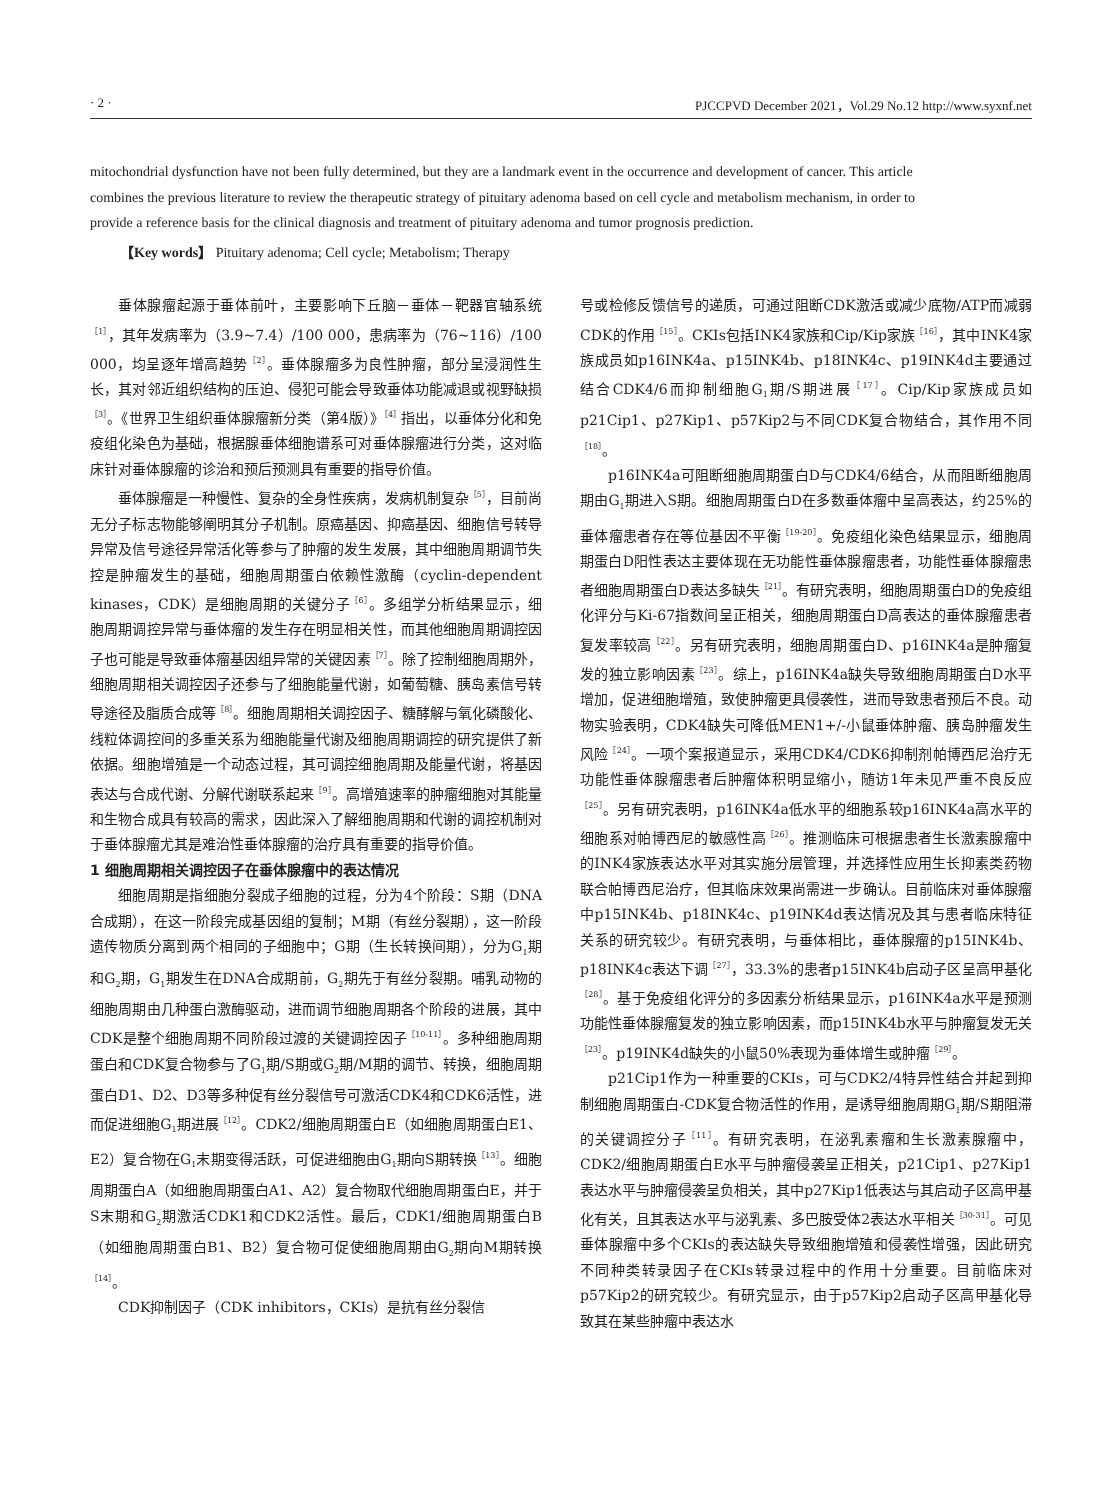· 2 · PJCCPVD December 2021，Vol.29 No.12 http://www.syxnf.net
mitochondrial dysfunction have not been fully determined, but they are a landmark event in the occurrence and development of cancer. This article combines the previous literature to review the therapeutic strategy of pituitary adenoma based on cell cycle and metabolism mechanism, in order to provide a reference basis for the clinical diagnosis and treatment of pituitary adenoma and tumor prognosis prediction.
【Key words】 Pituitary adenoma; Cell cycle; Metabolism; Therapy
垂体腺瘤起源于垂体前叶，主要影响下丘脑－垂体－靶器官轴系统<sup>［1］</sup>，其年发病率为（3.9~7.4）/100 000，患病率为（76~116）/100 000，均呈逐年增高趋势<sup>［2］</sup>。垂体腺瘤多为良性肿瘤，部分呈浸润性生长，其对邻近组织结构的压迫、侵犯可能会导致垂体功能减退或视野缺损<sup>［3］</sup>。《世界卫生组织垂体腺瘤新分类（第4版）》<sup>［4］</sup>指出，以垂体分化和免疫组化染色为基础，根据腺垂体细胞谱系可对垂体腺瘤进行分类，这对临床针对垂体腺瘤的诊治和预后预测具有重要的指导价值。
垂体腺瘤是一种慢性、复杂的全身性疾病，发病机制复杂<sup>［5］</sup>，目前尚无分子标志物能够阐明其分子机制。原癌基因、抑癌基因、细胞信号转导异常及信号途径异常活化等参与了肿瘤的发生发展，其中细胞周期调节失控是肿瘤发生的基础，细胞周期蛋白依赖性激酶（cyclin-dependent kinases，CDK）是细胞周期的关键分子<sup>［6］</sup>。多组学分析结果显示，细胞周期调控异常与垂体瘤的发生存在明显相关性，而其他细胞周期调控因子也可能是导致垂体瘤基因组异常的关键因素<sup>［7］</sup>。除了控制细胞周期外，细胞周期相关调控因子还参与了细胞能量代谢，如葡萄糖、胰岛素信号转导途径及脂质合成等<sup>［8］</sup>。细胞周期相关调控因子、糖酵解与氧化磷酸化、线粒体调控间的多重关系为细胞能量代谢及细胞周期调控的研究提供了新依据。细胞增殖是一个动态过程，其可调控细胞周期及能量代谢，将基因表达与合成代谢、分解代谢联系起来<sup>［9］</sup>。高增殖速率的肿瘤细胞对其能量和生物合成具有较高的需求，因此深入了解细胞周期和代谢的调控机制对于垂体腺瘤尤其是难治性垂体腺瘤的治疗具有重要的指导价值。
1 细胞周期相关调控因子在垂体腺瘤中的表达情况
细胞周期是指细胞分裂成子细胞的过程，分为4个阶段：S期（DNA合成期），在这一阶段完成基因组的复制；M期（有丝分裂期），这一阶段遗传物质分离到两个相同的子细胞中；G期（生长转换间期），分为G<sub>1</sub>期和G<sub>2</sub>期，G<sub>1</sub>期发生在DNA合成期前，G<sub>2</sub>期先于有丝分裂期。哺乳动物的细胞周期由几种蛋白激酶驱动，进而调节细胞周期各个阶段的进展，其中CDK是整个细胞周期不同阶段过渡的关键调控因子<sup>［10-11］</sup>。多种细胞周期蛋白和CDK复合物参与了G<sub>1</sub>期/S期或G<sub>2</sub>期/M期的调节、转换，细胞周期蛋白D1、D2、D3等多种促有丝分裂信号可激活CDK4和CDK6活性，进而促进细胞G<sub>1</sub>期进展<sup>［12］</sup>。CDK2/细胞周期蛋白E（如细胞周期蛋白E1、E2）复合物在G<sub>1</sub>末期变得活跃，可促进细胞由G<sub>1</sub>期向S期转换<sup>［13］</sup>。细胞周期蛋白A（如细胞周期蛋白A1、A2）复合物取代细胞周期蛋白E，并于S末期和G<sub>2</sub>期激活CDK1和CDK2活性。最后，CDK1/细胞周期蛋白B（如细胞周期蛋白B1、B2）复合物可促使细胞周期由G<sub>2</sub>期向M期转换<sup>［14］</sup>。
CDK抑制因子（CDK inhibitors，CKIs）是抗有丝分裂信
号或检修反馈信号的递质，可通过阻断CDK激活或减少底物/ATP而减弱CDK的作用<sup>［15］</sup>。CKIs包括INK4家族和Cip/Kip家族<sup>［16］</sup>，其中INK4家族成员如p16INK4a、p15INK4b、p18INK4c、p19INK4d主要通过结合CDK4/6而抑制细胞G<sub>1</sub>期/S期进展<sup>［17］</sup>。Cip/Kip家族成员如p21Cip1、p27Kip1、p57Kip2与不同CDK复合物结合，其作用不同<sup>［18］</sup>。
p16INK4a可阻断细胞周期蛋白D与CDK4/6结合，从而阻断细胞周期由G<sub>1</sub>期进入S期。细胞周期蛋白D在多数垂体瘤中呈高表达，约25%的垂体瘤患者存在等位基因不平衡<sup>［19-20］</sup>。免疫组化染色结果显示，细胞周期蛋白D阳性表达主要体现在无功能性垂体腺瘤患者，功能性垂体腺瘤患者细胞周期蛋白D表达多缺失<sup>［21］</sup>。有研究表明，细胞周期蛋白D的免疫组化评分与Ki-67指数间呈正相关，细胞周期蛋白D高表达的垂体腺瘤患者复发率较高<sup>［22］</sup>。另有研究表明，细胞周期蛋白D、p16INK4a是肿瘤复发的独立影响因素<sup>［23］</sup>。综上，p16INK4a缺失导致细胞周期蛋白D水平增加，促进细胞增殖，致使肿瘤更具侵袭性，进而导致患者预后不良。动物实验表明，CDK4缺失可降低MEN1+/-小鼠垂体肿瘤、胰岛肿瘤发生风险<sup>［24］</sup>。一项个案报道显示，采用CDK4/CDK6抑制剂帕博西尼治疗无功能性垂体腺瘤患者后肿瘤体积明显缩小，随访1年未见严重不良反应<sup>［25］</sup>。另有研究表明，p16INK4a低水平的细胞系较p16INK4a高水平的细胞系对帕博西尼的敏感性高<sup>［26］</sup>。推测临床可根据患者生长激素腺瘤中的INK4家族表达水平对其实施分层管理，并选择性应用生长抑素类药物联合帕博西尼治疗，但其临床效果尚需进一步确认。目前临床对垂体腺瘤中p15INK4b、p18INK4c、p19INK4d表达情况及其与患者临床特征关系的研究较少。有研究表明，与垂体相比，垂体腺瘤的p15INK4b、p18INK4c表达下调<sup>［27］</sup>，33.3%的患者p15INK4b启动子区呈高甲基化<sup>［28］</sup>。基于免疫组化评分的多因素分析结果显示，p16INK4a水平是预测功能性垂体腺瘤复发的独立影响因素，而p15INK4b水平与肿瘤复发无关<sup>［23］</sup>。p19INK4d缺失的小鼠50%表现为垂体增生或肿瘤<sup>［29］</sup>。
p21Cip1作为一种重要的CKIs，可与CDK2/4特异性结合并起到抑制细胞周期蛋白-CDK复合物活性的作用，是诱导细胞周期G<sub>1</sub>期/S期阻滞的关键调控分子<sup>［11］</sup>。有研究表明，在泌乳素瘤和生长激素腺瘤中，CDK2/细胞周期蛋白E水平与肿瘤侵袭呈正相关，p21Cip1、p27Kip1表达水平与肿瘤侵袭呈负相关，其中p27Kip1低表达与其启动子区高甲基化有关，且其表达水平与泌乳素、多巴胺受体2表达水平相关<sup>［30-31］</sup>。可见垂体腺瘤中多个CKIs的表达缺失导致细胞增殖和侵袭性增强，因此研究不同种类转录因子在CKIs转录过程中的作用十分重要。目前临床对p57Kip2的研究较少。有研究显示，由于p57Kip2启动子区高甲基化导致其在某些肿瘤中表达水